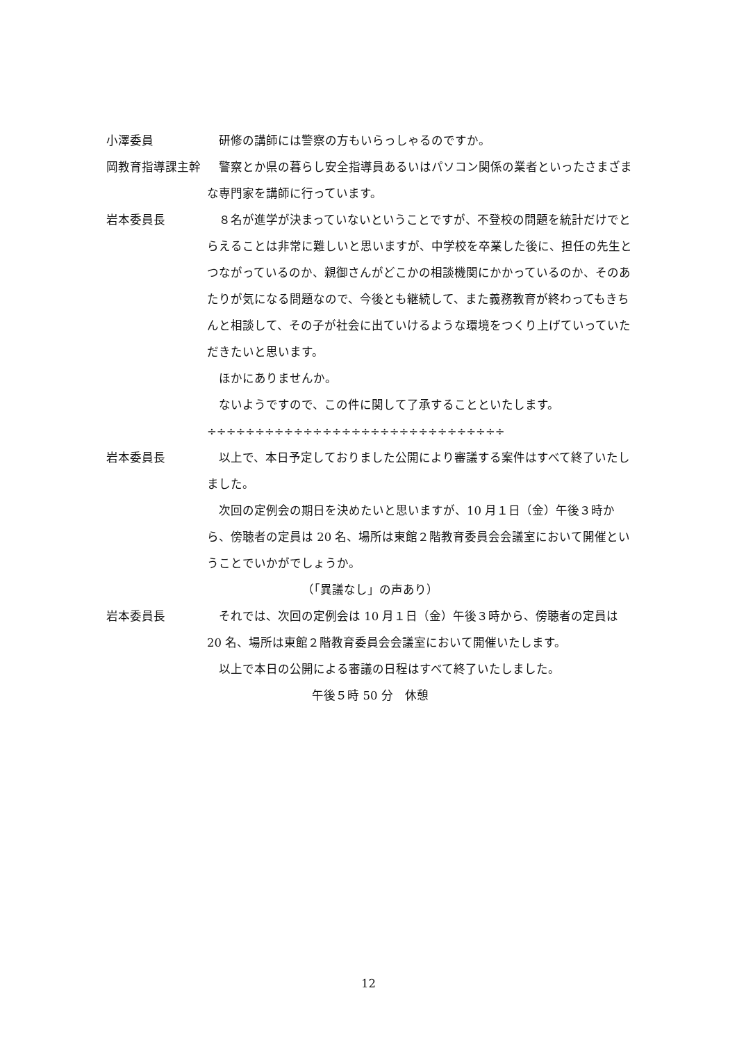小澤委員 　研修の講師には警察の方もいらっしゃるのですか。
岡教育指導課主幹 　警察とか県の暮らし安全指導員あるいはパソコン関係の業者といったさまざまな専門家を講師に行っています。
岩本委員長 　８名が進学が決まっていないということですが、不登校の問題を統計だけでとらえることは非常に難しいと思いますが、中学校を卒業した後に、担任の先生とつながっているのか、親御さんがどこかの相談機関にかかっているのか、そのあたりが気になる問題なので、今後とも継続して、また義務教育が終わってもきちんと相談して、その子が社会に出ていけるような環境をつくり上げていっていただきたいと思います。
　ほかにありませんか。
　ないようですので、この件に関して了承することといたします。
÷÷÷÷÷÷÷÷÷÷÷÷÷÷÷÷÷÷÷÷÷÷÷÷÷÷÷÷÷÷÷
岩本委員長 　以上で、本日予定しておりました公開により審議する案件はすべて終了いたしました。
　次回の定例会の期日を決めたいと思いますが、10 月１日（金）午後３時から、傍聴者の定員は 20 名、場所は東館２階教育委員会会議室において開催ということでいかがでしょうか。
（「異議なし」の声あり）
岩本委員長 　それでは、次回の定例会は 10 月１日（金）午後３時から、傍聴者の定員は 20 名、場所は東館２階教育委員会会議室において開催いたします。
　以上で本日の公開による審議の日程はすべて終了いたしました。
午後５時 50 分　休憩
12